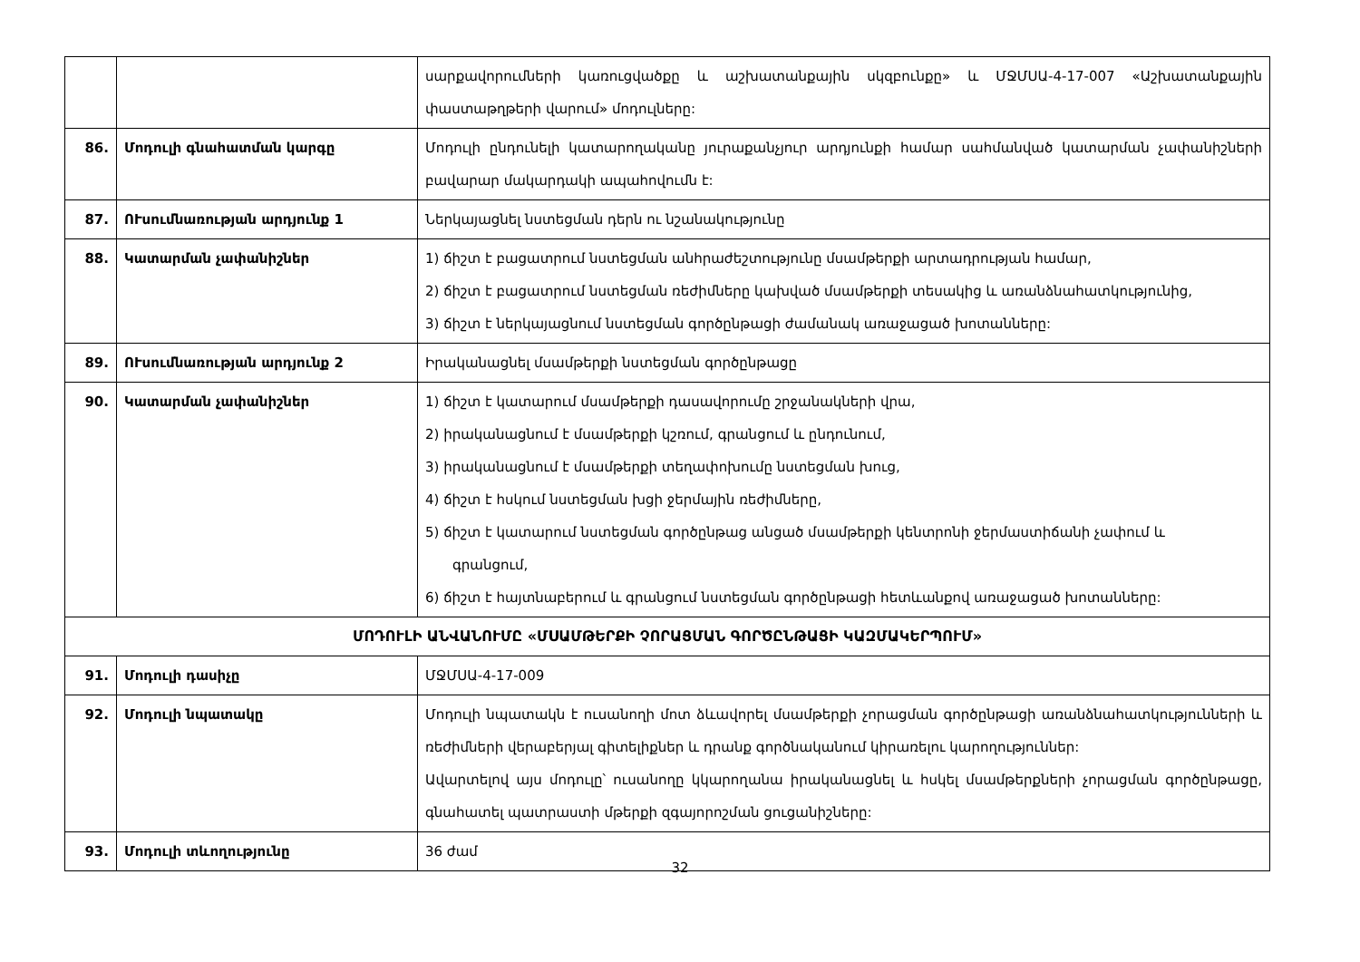| | | սարքավորումների կառուցվածքը և աշխատանքային սկզբունքը» և ՄՋՄՍԱ-4-17-007 «Աշխատանքային փաստաթղթերի վարում» մոդուլները: |
| 86. | Մոդուլի գնահատման կարգը | Մոդուլի ընդունելի կատարողականը յուրաքանչյուր արդյունքի համար սահմանված կատարման չափանիշների բավարար մակարդակի ապահովումն է: |
| 87. | ՈՒսումնառության արդյունք 1 | Ներկայացնել նստեցման դերն ու նշանակությունը |
| 88. | Կատարման չափանիշներ | 1) ճիշտ է բացատրում նստեցման անհրաժեշտությունը մսամթերքի արտադրության համար, 2) ճիշտ է բացատրում նստեցման ռեժիմները կախված մսամթերքի տեսակից և առանձնահատկությունից, 3) ճիշտ է ներկայացնում նստեցման գործընթացի ժամանակ առաջացած խոտանները: |
| 89. | ՈՒսումնառության արդյունք 2 | Իրականացնել մսամթերքի նստեցման գործընթացը |
| 90. | Կատարման չափանիշներ | 1) ճիշտ է կատարում մսամթերքի դասավորումը շրջանակների վրա, 2) իրականացնում է մսամթերքի կշռում, գրանցում և ընդունում, 3) իրականացնում է մսամթերքի տեղափոխումը նստեցման խուց, 4) ճիշտ է հսկում նստեցման խցի ջերմային ռեժիմները, 5) ճիշտ է կատարում նստեցման գործընթաց անցած մսամթերքի կենտրոնի ջերմաստիճանի չափում և գրանցում, 6) ճիշտ է հայտնաբերում և գրանցում նստեցման գործընթացի հետևանքով առաջացած խոտանները: |
| ՄՈԴՈՒԼԻ ԱՆՎԱՆՈՒՄԸ «ՄՍԱՄԹԵՐՔԻ ՉՈՐԱՑՄԱՆ ԳՈՐԾԸՆԹԱՑԻ ԿԱԶՄԱԿԵՐՊՈՒՄ» | | |
| 91. | Մոդուլի դասիչը | ՄՋՄՍԱ-4-17-009 |
| 92. | Մոդուլի նպատակը | Մոդուլի նպատակն է ուսանողի մոտ ձևավորել մսամթերքի չորացման գործընթացի առանձնահատկությունների և ռեժիմների վերաբերյալ գիտելիքներ և դրանք գործնականում կիրառելու կարողություններ: Ավարտելով այս մոդուլը՝ ուսանողը կկարողանա իրականացնել և հսկել մսամթերքների չորացման գործընթացը, գնահատել պատրաստի մթերքի զգայորոշման ցուցանիշները: |
| 93. | Մոդուլի տևողությունը | 36 ժամ |
32